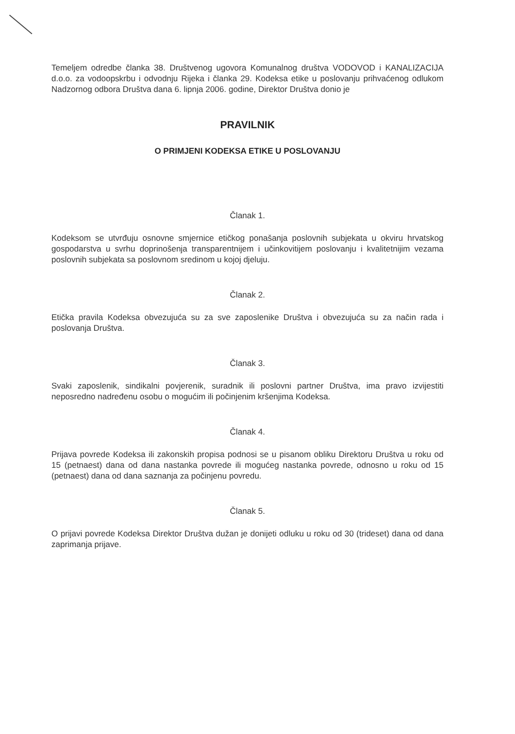Temeljem odredbe članka 38. Društvenog ugovora Komunalnog društva VODOVOD i KANALIZACIJA d.o.o. za vodoopskrbu i odvodnju Rijeka i članka 29. Kodeksa etike u poslovanju prihvaćenog odlukom Nadzornog odbora Društva dana 6. lipnja 2006. godine, Direktor Društva donio je
PRAVILNIK
O PRIMJENI KODEKSA ETIKE U POSLOVANJU
Članak 1.
Kodeksom se utvrđuju osnovne smjernice etičkog ponašanja poslovnih subjekata u okviru hrvatskog gospodarstva u svrhu doprinošenja transparentnijem i učinkovitijem poslovanju i kvalitetnijim vezama poslovnih subjekata sa poslovnom sredinom u kojoj djeluju.
Članak 2.
Etička pravila Kodeksa obvezujuća su za sve zaposlenike Društva i obvezujuća su za način rada i poslovanja Društva.
Članak 3.
Svaki zaposlenik, sindikalni povjerenik, suradnik ili poslovni partner Društva, ima pravo izvijestiti neposredno nadređenu osobu o mogućim ili počinjenim kršenjima Kodeksa.
Članak 4.
Prijava povrede Kodeksa ili zakonskih propisa podnosi se u pisanom obliku Direktoru Društva u roku od 15 (petnaest) dana od dana nastanka povrede ili mogućeg nastanka povrede, odnosno u roku od 15 (petnaest) dana od dana saznanja za počinjenu povredu.
Članak 5.
O prijavi povrede Kodeksa Direktor Društva dužan je donijeti odluku u roku od 30 (trideset) dana od dana zaprimanja prijave.